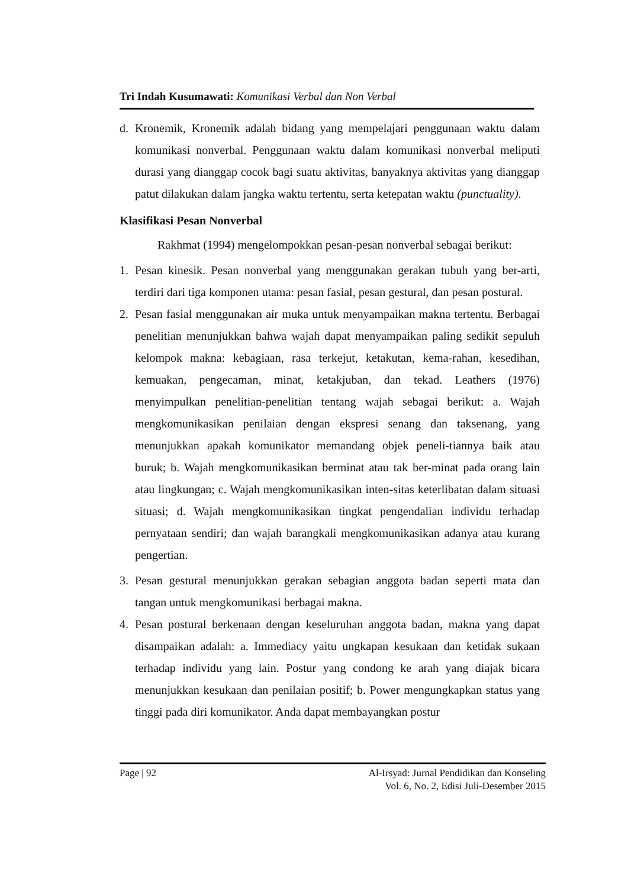Tri Indah Kusumawati: Komunikasi Verbal dan Non Verbal
d. Kronemik, Kronemik adalah bidang yang mempelajari penggunaan waktu dalam komunikasi nonverbal. Penggunaan waktu dalam komunikasi nonverbal meliputi durasi yang dianggap cocok bagi suatu aktivitas, banyaknya aktivitas yang dianggap patut dilakukan dalam jangka waktu tertentu, serta ketepatan waktu (punctuality).
Klasifikasi Pesan Nonverbal
Rakhmat (1994) mengelompokkan pesan-pesan nonverbal sebagai berikut:
1. Pesan kinesik. Pesan nonverbal yang menggunakan gerakan tubuh yang ber-arti, terdiri dari tiga komponen utama: pesan fasial, pesan gestural, dan pesan postural.
2. Pesan fasial menggunakan air muka untuk menyampaikan makna tertentu. Berbagai penelitian menunjukkan bahwa wajah dapat menyampaikan paling sedikit sepuluh kelompok makna: kebagiaan, rasa terkejut, ketakutan, kema-rahan, kesedihan, kemuakan, pengecaman, minat, ketakjuban, dan tekad. Leathers (1976) menyimpulkan penelitian-penelitian tentang wajah sebagai berikut: a. Wajah mengkomunikasikan penilaian dengan ekspresi senang dan taksenang, yang menunjukkan apakah komunikator memandang objek peneli-tiannya baik atau buruk; b. Wajah mengkomunikasikan berminat atau tak ber-minat pada orang lain atau lingkungan; c. Wajah mengkomunikasikan inten-sitas keterlibatan dalam situasi situasi; d. Wajah mengkomunikasikan tingkat pengendalian individu terhadap pernyataan sendiri; dan wajah barangkali mengkomunikasikan adanya atau kurang pengertian.
3. Pesan gestural menunjukkan gerakan sebagian anggota badan seperti mata dan tangan untuk mengkomunikasi berbagai makna.
4. Pesan postural berkenaan dengan keseluruhan anggota badan, makna yang dapat disampaikan adalah: a. Immediacy yaitu ungkapan kesukaan dan ketidak sukaan terhadap individu yang lain. Postur yang condong ke arah yang diajak bicara menunjukkan kesukaan dan penilaian positif; b. Power mengungkapkan status yang tinggi pada diri komunikator. Anda dapat membayangkan postur
Page | 92 Al-Irsyad: Jurnal Pendidikan dan Konseling
Vol. 6, No. 2, Edisi Juli-Desember 2015